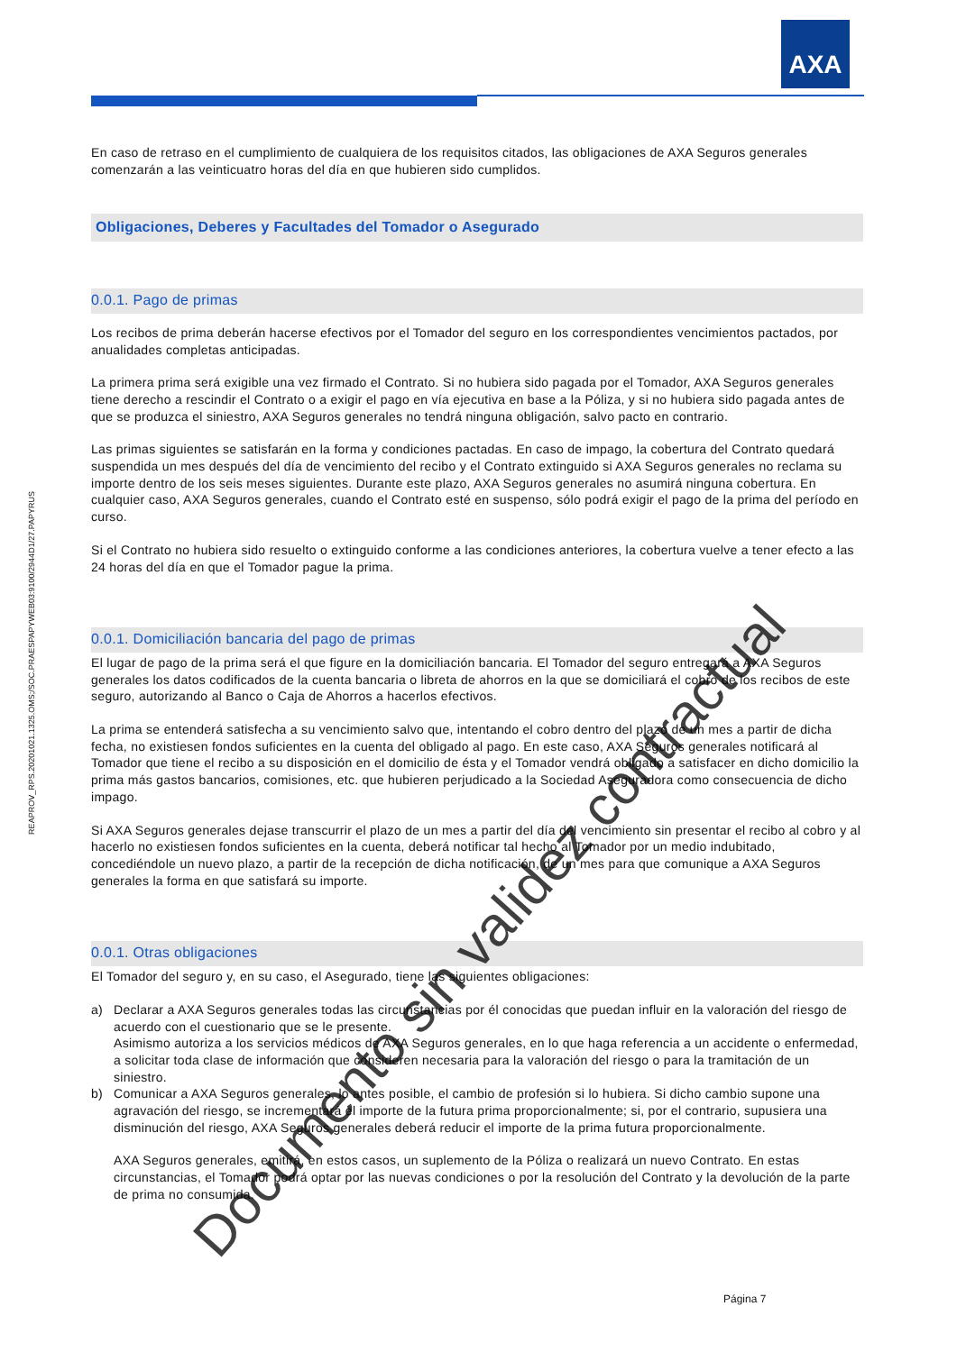AXA
REAPROV_RPS.20201021.1325.OMS;/SOC.PRAESPAPYWEB03:9100/2944D1/27.PAPYRUS
En caso de retraso en el cumplimiento de cualquiera de los requisitos citados, las obligaciones de AXA Seguros generales comenzarán a las veinticuatro horas del día en que hubieren sido cumplidos.
Obligaciones, Deberes y Facultades del Tomador o Asegurado
0.0.1. Pago de primas
Los recibos de prima deberán hacerse efectivos por el Tomador del seguro en los correspondientes vencimientos pactados, por anualidades completas anticipadas.
La primera prima será exigible una vez firmado el Contrato. Si no hubiera sido pagada por el Tomador, AXA Seguros generales tiene derecho a rescindir el Contrato o a exigir el pago en vía ejecutiva en base a la Póliza, y si no hubiera sido pagada antes de que se produzca el siniestro, AXA Seguros generales no tendrá ninguna obligación, salvo pacto en contrario.
Las primas siguientes se satisfarán en la forma y condiciones pactadas. En caso de impago, la cobertura del Contrato quedará suspendida un mes después del día de vencimiento del recibo y el Contrato extinguido si AXA Seguros generales no reclama su importe dentro de los seis meses siguientes. Durante este plazo, AXA Seguros generales no asumirá ninguna cobertura. En cualquier caso, AXA Seguros generales, cuando el Contrato esté en suspenso, sólo podrá exigir el pago de la prima del período en curso.
Si el Contrato no hubiera sido resuelto o extinguido conforme a las condiciones anteriores, la cobertura vuelve a tener efecto a las 24 horas del día en que el Tomador pague la prima.
0.0.1. Domiciliación bancaria del pago de primas
El lugar de pago de la prima será el que figure en la domiciliación bancaria. El Tomador del seguro entregará a AXA Seguros generales los datos codificados de la cuenta bancaria o libreta de ahorros en la que se domiciliará el cobro de los recibos de este seguro, autorizando al Banco o Caja de Ahorros a hacerlos efectivos.
La prima se entenderá satisfecha a su vencimiento salvo que, intentando el cobro dentro del plazo de un mes a partir de dicha fecha, no existiesen fondos suficientes en la cuenta del obligado al pago. En este caso, AXA Seguros generales notificará al Tomador que tiene el recibo a su disposición en el domicilio de ésta y el Tomador vendrá obligado a satisfacer en dicho domicilio la prima más gastos bancarios, comisiones, etc. que hubieren perjudicado a la Sociedad Aseguradora como consecuencia de dicho impago.
Si AXA Seguros generales dejase transcurrir el plazo de un mes a partir del día del vencimiento sin presentar el recibo al cobro y al hacerlo no existiesen fondos suficientes en la cuenta, deberá notificar tal hecho al Tomador por un medio indubitado, concediéndole un nuevo plazo, a partir de la recepción de dicha notificación, de un mes para que comunique a AXA Seguros generales la forma en que satisfará su importe.
0.0.1. Otras obligaciones
El Tomador del seguro y, en su caso, el Asegurado, tiene las siguientes obligaciones:
a) Declarar a AXA Seguros generales todas las circunstancias por él conocidas que puedan influir en la valoración del riesgo de acuerdo con el cuestionario que se le presente.
Asimismo autoriza a los servicios médicos de AXA Seguros generales, en lo que haga referencia a un accidente o enfermedad, a solicitar toda clase de información que consideren necesaria para la valoración del riesgo o para la tramitación de un siniestro.
b) Comunicar a AXA Seguros generales, lo antes posible, el cambio de profesión si lo hubiera. Si dicho cambio supone una agravación del riesgo, se incrementará el importe de la futura prima proporcionalmente; si, por el contrario, supusiera una disminución del riesgo, AXA Seguros generales deberá reducir el importe de la prima futura proporcionalmente.
AXA Seguros generales, emitirá, en estos casos, un suplemento de la Póliza o realizará un nuevo Contrato. En estas circunstancias, el Tomador podrá optar por las nuevas condiciones o por la resolución del Contrato y la devolución de la parte de prima no consumida.
Documento sin validez contractual
Página 7